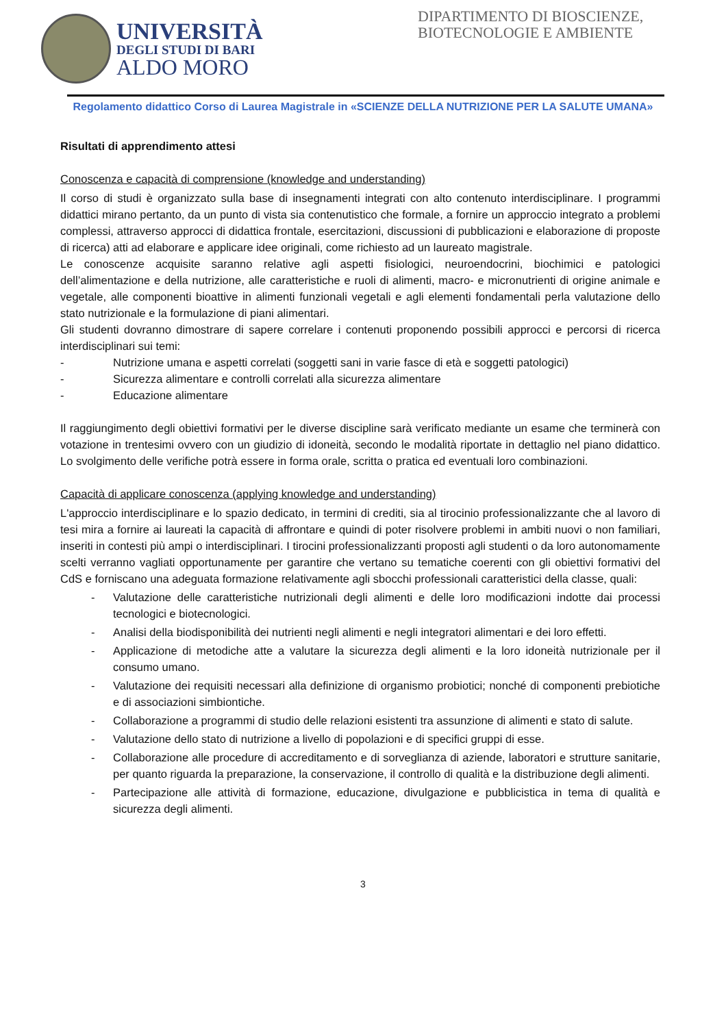UNIVERSITÀ
DEGLI STUDI DI BARI
ALDO MORO
DIPARTIMENTO DI BIOSCIENZE, BIOTECNOLOGIE E AMBIENTE
Regolamento didattico Corso di Laurea Magistrale in «SCIENZE DELLA NUTRIZIONE PER LA SALUTE UMANA»
Risultati di apprendimento attesi
Conoscenza e capacità di comprensione (knowledge and understanding)
Il corso di studi è organizzato sulla base di insegnamenti integrati con alto contenuto interdisciplinare. I programmi didattici mirano pertanto, da un punto di vista sia contenutistico che formale, a fornire un approccio integrato a problemi complessi, attraverso approcci di didattica frontale, esercitazioni, discussioni di pubblicazioni e elaborazione di proposte di ricerca) atti ad elaborare e applicare idee originali, come richiesto ad un laureato magistrale.
Le conoscenze acquisite saranno relative agli aspetti fisiologici, neuroendocrini, biochimici e patologici dell’alimentazione e della nutrizione, alle caratteristiche e ruoli di alimenti, macro- e micronutrienti di origine animale e vegetale, alle componenti bioattive in alimenti funzionali vegetali e agli elementi fondamentali perla valutazione dello stato nutrizionale e la formulazione di piani alimentari.
Gli studenti dovranno dimostrare di sapere correlare i contenuti proponendo possibili approcci e percorsi di ricerca interdisciplinari sui temi:
- Nutrizione umana e aspetti correlati (soggetti sani in varie fasce di età e soggetti patologici)
- Sicurezza alimentare e controlli correlati alla sicurezza alimentare
- Educazione alimentare
Il raggiungimento degli obiettivi formativi per le diverse discipline sarà verificato mediante un esame che terminerà con votazione in trentesimi ovvero con un giudizio di idoneità, secondo le modalità riportate in dettaglio nel piano didattico. Lo svolgimento delle verifiche potrà essere in forma orale, scritta o pratica ed eventuali loro combinazioni.
Capacità di applicare conoscenza (applying knowledge and understanding)
L'approccio interdisciplinare e lo spazio dedicato, in termini di crediti, sia al tirocinio professionalizzante che al lavoro di tesi mira a fornire ai laureati la capacità di affrontare e quindi di poter risolvere problemi in ambiti nuovi o non familiari, inseriti in contesti più ampi o interdisciplinari. I tirocini professionalizzanti proposti agli studenti o da loro autonomamente scelti verranno vagliati opportunamente per garantire che vertano su tematiche coerenti con gli obiettivi formativi del CdS e forniscano una adeguata formazione relativamente agli sbocchi professionali caratteristici della classe, quali:
- Valutazione delle caratteristiche nutrizionali degli alimenti e delle loro modificazioni indotte dai processi tecnologici e biotecnologici.
- Analisi della biodisponibilità dei nutrienti negli alimenti e negli integratori alimentari e dei loro effetti.
- Applicazione di metodiche atte a valutare la sicurezza degli alimenti e la loro idoneità nutrizionale per il consumo umano.
- Valutazione dei requisiti necessari alla definizione di organismo probiotici; nonché di componenti prebiotiche e di associazioni simbiontiche.
- Collaborazione a programmi di studio delle relazioni esistenti tra assunzione di alimenti e stato di salute.
- Valutazione dello stato di nutrizione a livello di popolazioni e di specifici gruppi di esse.
- Collaborazione alle procedure di accreditamento e di sorveglianza di aziende, laboratori e strutture sanitarie, per quanto riguarda la preparazione, la conservazione, il controllo di qualità e la distribuzione degli alimenti.
- Partecipazione alle attività di formazione, educazione, divulgazione e pubblicistica in tema di qualità e sicurezza degli alimenti.
3